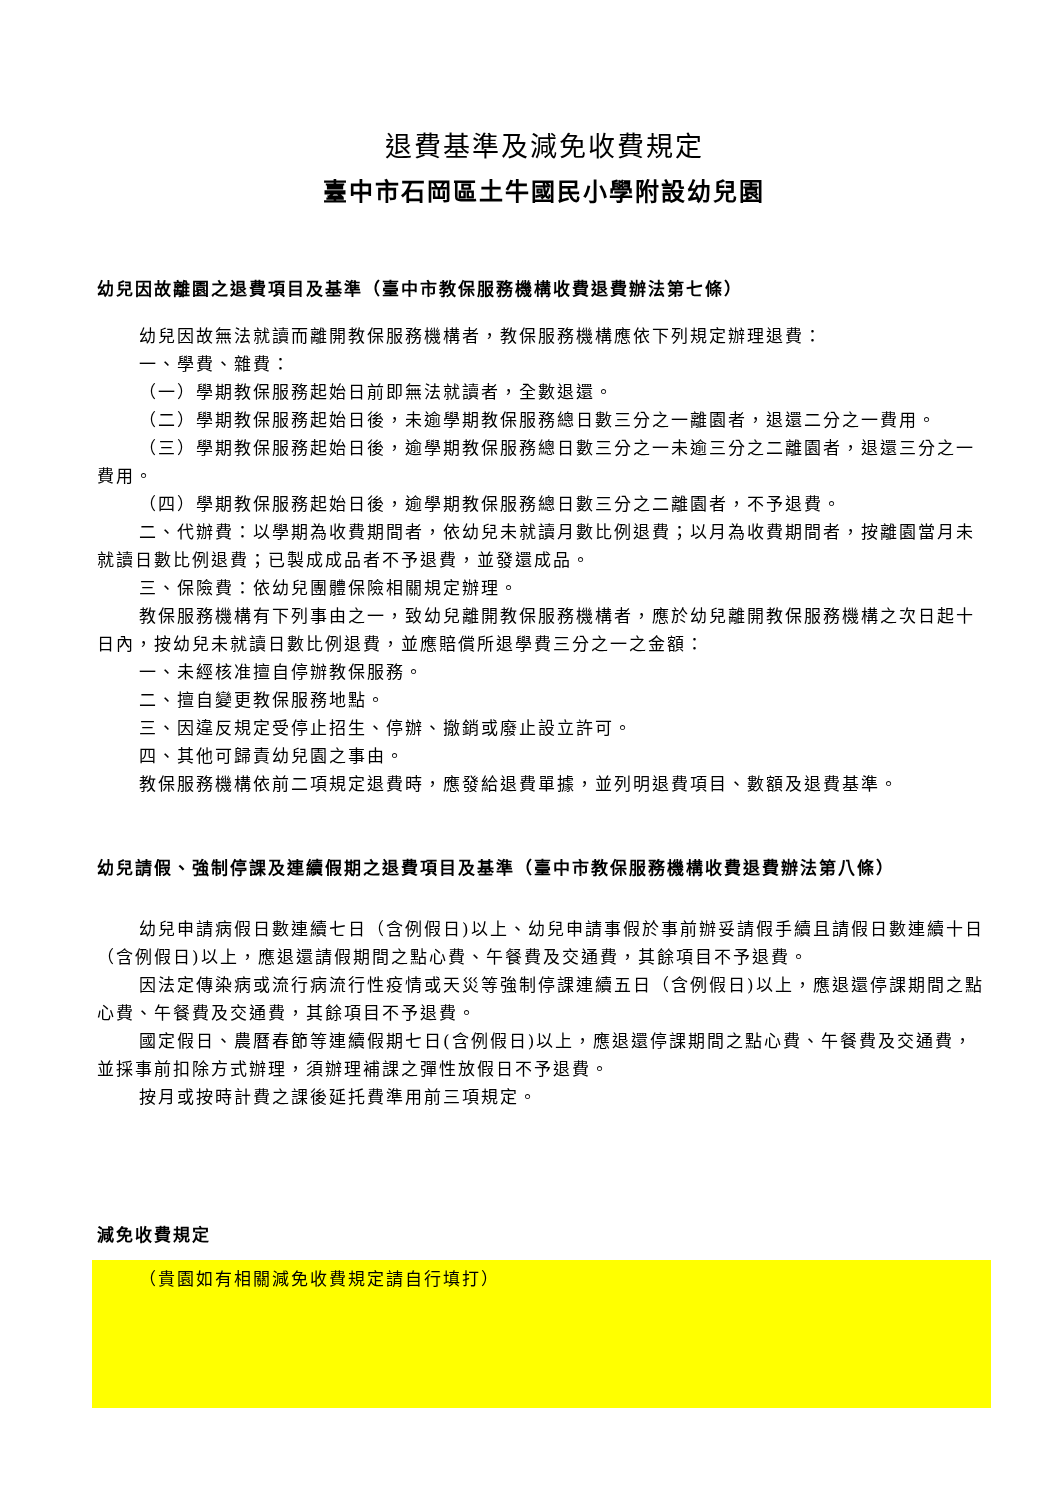退費基準及減免收費規定
臺中市石岡區土牛國民小學附設幼兒園
幼兒因故離園之退費項目及基準（臺中市教保服務機構收費退費辦法第七條）
幼兒因故無法就讀而離開教保服務機構者，教保服務機構應依下列規定辦理退費：
一、學費、雜費：
（一）學期教保服務起始日前即無法就讀者，全數退還。
（二）學期教保服務起始日後，未逾學期教保服務總日數三分之一離園者，退還二分之一費用。
（三）學期教保服務起始日後，逾學期教保服務總日數三分之一未逾三分之二離園者，退還三分之一費用。
（四）學期教保服務起始日後，逾學期教保服務總日數三分之二離園者，不予退費。
二、代辦費：以學期為收費期間者，依幼兒未就讀月數比例退費；以月為收費期間者，按離園當月未就讀日數比例退費；已製成成品者不予退費，並發還成品。
三、保險費：依幼兒團體保險相關規定辦理。
教保服務機構有下列事由之一，致幼兒離開教保服務機構者，應於幼兒離開教保服務機構之次日起十日內，按幼兒未就讀日數比例退費，並應賠償所退學費三分之一之金額：
一、未經核准擅自停辦教保服務。
二、擅自變更教保服務地點。
三、因違反規定受停止招生、停辦、撤銷或廢止設立許可。
四、其他可歸責幼兒園之事由。
教保服務機構依前二項規定退費時，應發給退費單據，並列明退費項目、數額及退費基準。
幼兒請假、強制停課及連續假期之退費項目及基準（臺中市教保服務機構收費退費辦法第八條）
幼兒申請病假日數連續七日（含例假日)以上、幼兒申請事假於事前辦妥請假手續且請假日數連續十日（含例假日)以上，應退還請假期間之點心費、午餐費及交通費，其餘項目不予退費。
因法定傳染病或流行病流行性疫情或天災等強制停課連續五日（含例假日)以上，應退還停課期間之點心費、午餐費及交通費，其餘項目不予退費。
國定假日、農曆春節等連續假期七日(含例假日)以上，應退還停課期間之點心費、午餐費及交通費，並採事前扣除方式辦理，須辦理補課之彈性放假日不予退費。
按月或按時計費之課後延托費準用前三項規定。
減免收費規定
（貴園如有相關減免收費規定請自行填打）